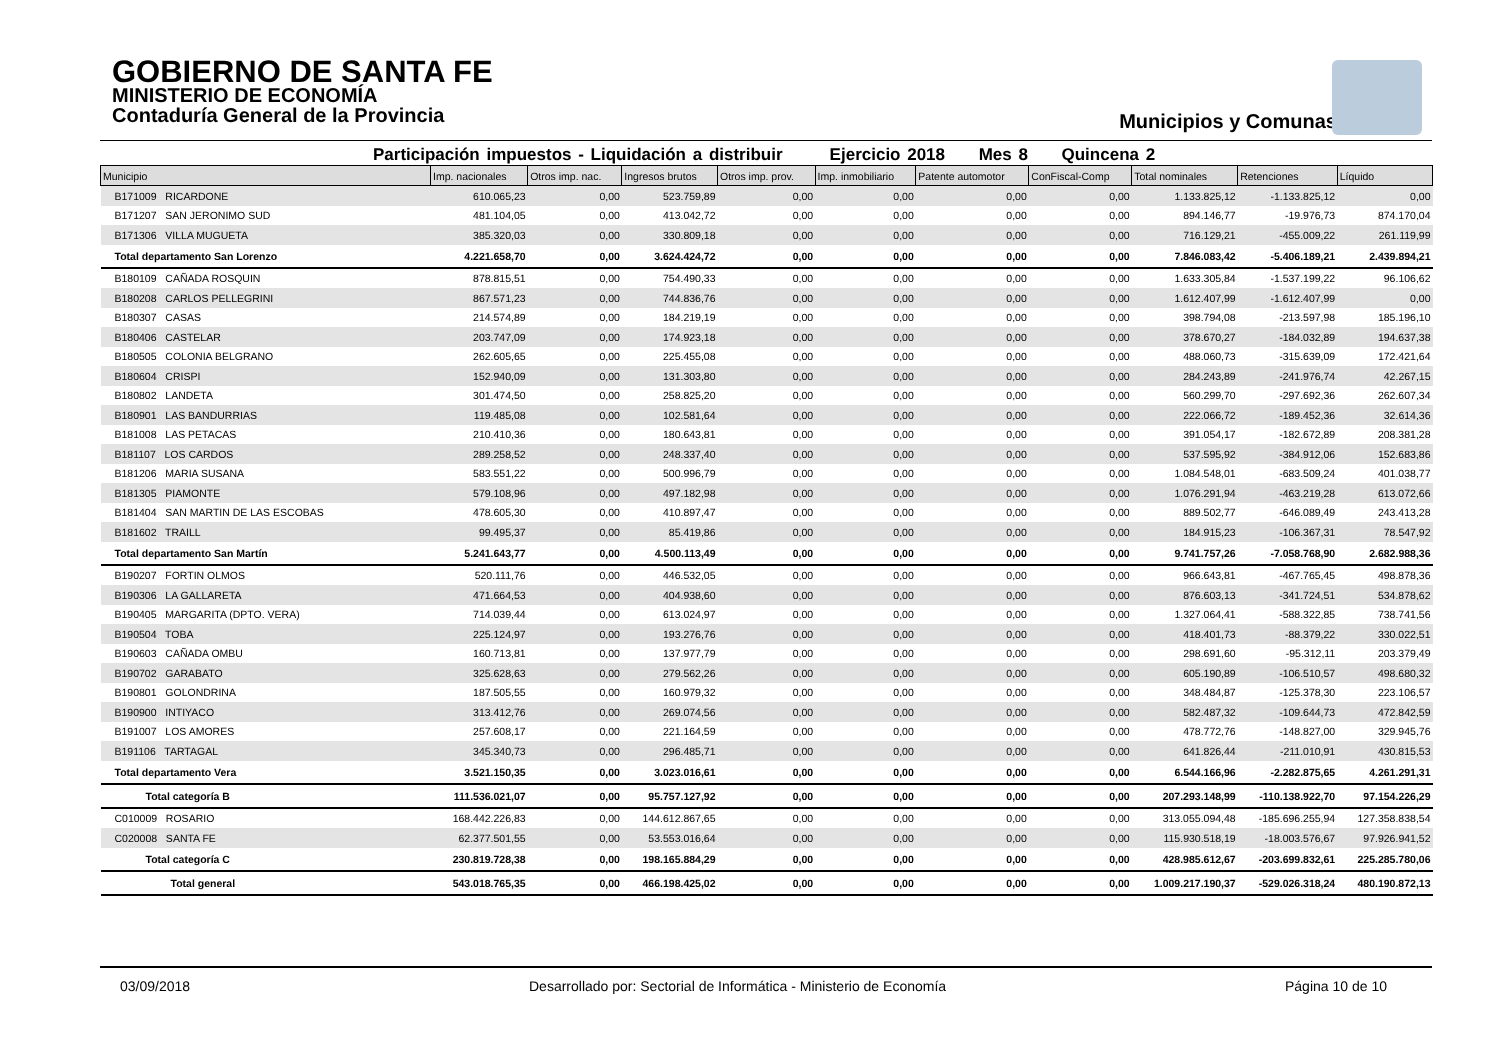GOBIERNO DE SANTA FE
MINISTERIO DE ECONOMÍA
Contaduría General de la Provincia
Municipios y Comunas
Participación impuestos - Liquidación a distribuir Ejercicio 2018 Mes 8 Quincena 2
| Municipio | Imp. nacionales | Otros imp. nac. | Ingresos brutos | Otros imp. prov. | Imp. inmobiliario | Patente automotor | ConFiscal-Comp | Total nominales | Retenciones | Líquido |
| --- | --- | --- | --- | --- | --- | --- | --- | --- | --- | --- |
| B171009 RICARDONE | 610.065,23 | 0,00 | 523.759,89 | 0,00 | 0,00 | 0,00 | 0,00 | 1.133.825,12 | -1.133.825,12 | 0,00 |
| B171207 SAN JERONIMO SUD | 481.104,05 | 0,00 | 413.042,72 | 0,00 | 0,00 | 0,00 | 0,00 | 894.146,77 | -19.976,73 | 874.170,04 |
| B171306 VILLA MUGUETA | 385.320,03 | 0,00 | 330.809,18 | 0,00 | 0,00 | 0,00 | 0,00 | 716.129,21 | -455.009,22 | 261.119,99 |
| Total departamento San Lorenzo | 4.221.658,70 | 0,00 | 3.624.424,72 | 0,00 | 0,00 | 0,00 | 0,00 | 7.846.083,42 | -5.406.189,21 | 2.439.894,21 |
| B180109 CAÑADA ROSQUIN | 878.815,51 | 0,00 | 754.490,33 | 0,00 | 0,00 | 0,00 | 0,00 | 1.633.305,84 | -1.537.199,22 | 96.106,62 |
| B180208 CARLOS PELLEGRINI | 867.571,23 | 0,00 | 744.836,76 | 0,00 | 0,00 | 0,00 | 0,00 | 1.612.407,99 | -1.612.407,99 | 0,00 |
| B180307 CASAS | 214.574,89 | 0,00 | 184.219,19 | 0,00 | 0,00 | 0,00 | 0,00 | 398.794,08 | -213.597,98 | 185.196,10 |
| B180406 CASTELAR | 203.747,09 | 0,00 | 174.923,18 | 0,00 | 0,00 | 0,00 | 0,00 | 378.670,27 | -184.032,89 | 194.637,38 |
| B180505 COLONIA BELGRANO | 262.605,65 | 0,00 | 225.455,08 | 0,00 | 0,00 | 0,00 | 0,00 | 488.060,73 | -315.639,09 | 172.421,64 |
| B180604 CRISPI | 152.940,09 | 0,00 | 131.303,80 | 0,00 | 0,00 | 0,00 | 0,00 | 284.243,89 | -241.976,74 | 42.267,15 |
| B180802 LANDETA | 301.474,50 | 0,00 | 258.825,20 | 0,00 | 0,00 | 0,00 | 0,00 | 560.299,70 | -297.692,36 | 262.607,34 |
| B180901 LAS BANDURRIAS | 119.485,08 | 0,00 | 102.581,64 | 0,00 | 0,00 | 0,00 | 0,00 | 222.066,72 | -189.452,36 | 32.614,36 |
| B181008 LAS PETACAS | 210.410,36 | 0,00 | 180.643,81 | 0,00 | 0,00 | 0,00 | 0,00 | 391.054,17 | -182.672,89 | 208.381,28 |
| B181107 LOS CARDOS | 289.258,52 | 0,00 | 248.337,40 | 0,00 | 0,00 | 0,00 | 0,00 | 537.595,92 | -384.912,06 | 152.683,86 |
| B181206 MARIA SUSANA | 583.551,22 | 0,00 | 500.996,79 | 0,00 | 0,00 | 0,00 | 0,00 | 1.084.548,01 | -683.509,24 | 401.038,77 |
| B181305 PIAMONTE | 579.108,96 | 0,00 | 497.182,98 | 0,00 | 0,00 | 0,00 | 0,00 | 1.076.291,94 | -463.219,28 | 613.072,66 |
| B181404 SAN MARTIN DE LAS ESCOBAS | 478.605,30 | 0,00 | 410.897,47 | 0,00 | 0,00 | 0,00 | 0,00 | 889.502,77 | -646.089,49 | 243.413,28 |
| B181602 TRAILL | 99.495,37 | 0,00 | 85.419,86 | 0,00 | 0,00 | 0,00 | 0,00 | 184.915,23 | -106.367,31 | 78.547,92 |
| Total departamento San Martín | 5.241.643,77 | 0,00 | 4.500.113,49 | 0,00 | 0,00 | 0,00 | 0,00 | 9.741.757,26 | -7.058.768,90 | 2.682.988,36 |
| B190207 FORTIN OLMOS | 520.111,76 | 0,00 | 446.532,05 | 0,00 | 0,00 | 0,00 | 0,00 | 966.643,81 | -467.765,45 | 498.878,36 |
| B190306 LA GALLARETA | 471.664,53 | 0,00 | 404.938,60 | 0,00 | 0,00 | 0,00 | 0,00 | 876.603,13 | -341.724,51 | 534.878,62 |
| B190405 MARGARITA (DPTO. VERA) | 714.039,44 | 0,00 | 613.024,97 | 0,00 | 0,00 | 0,00 | 0,00 | 1.327.064,41 | -588.322,85 | 738.741,56 |
| B190504 TOBA | 225.124,97 | 0,00 | 193.276,76 | 0,00 | 0,00 | 0,00 | 0,00 | 418.401,73 | -88.379,22 | 330.022,51 |
| B190603 CAÑADA OMBU | 160.713,81 | 0,00 | 137.977,79 | 0,00 | 0,00 | 0,00 | 0,00 | 298.691,60 | -95.312,11 | 203.379,49 |
| B190702 GARABATO | 325.628,63 | 0,00 | 279.562,26 | 0,00 | 0,00 | 0,00 | 0,00 | 605.190,89 | -106.510,57 | 498.680,32 |
| B190801 GOLONDRINA | 187.505,55 | 0,00 | 160.979,32 | 0,00 | 0,00 | 0,00 | 0,00 | 348.484,87 | -125.378,30 | 223.106,57 |
| B190900 INTIYACO | 313.412,76 | 0,00 | 269.074,56 | 0,00 | 0,00 | 0,00 | 0,00 | 582.487,32 | -109.644,73 | 472.842,59 |
| B191007 LOS AMORES | 257.608,17 | 0,00 | 221.164,59 | 0,00 | 0,00 | 0,00 | 0,00 | 478.772,76 | -148.827,00 | 329.945,76 |
| B191106 TARTAGAL | 345.340,73 | 0,00 | 296.485,71 | 0,00 | 0,00 | 0,00 | 0,00 | 641.826,44 | -211.010,91 | 430.815,53 |
| Total departamento Vera | 3.521.150,35 | 0,00 | 3.023.016,61 | 0,00 | 0,00 | 0,00 | 0,00 | 6.544.166,96 | -2.282.875,65 | 4.261.291,31 |
| Total categoría B | 111.536.021,07 | 0,00 | 95.757.127,92 | 0,00 | 0,00 | 0,00 | 0,00 | 207.293.148,99 | -110.138.922,70 | 97.154.226,29 |
| C010009 ROSARIO | 168.442.226,83 | 0,00 | 144.612.867,65 | 0,00 | 0,00 | 0,00 | 0,00 | 313.055.094,48 | -185.696.255,94 | 127.358.838,54 |
| C020008 SANTA FE | 62.377.501,55 | 0,00 | 53.553.016,64 | 0,00 | 0,00 | 0,00 | 0,00 | 115.930.518,19 | -18.003.576,67 | 97.926.941,52 |
| Total categoría C | 230.819.728,38 | 0,00 | 198.165.884,29 | 0,00 | 0,00 | 0,00 | 0,00 | 428.985.612,67 | -203.699.832,61 | 225.285.780,06 |
| Total general | 543.018.765,35 | 0,00 | 466.198.425,02 | 0,00 | 0,00 | 0,00 | 0,00 | 1.009.217.190,37 | -529.026.318,24 | 480.190.872,13 |
03/09/2018 Desarrollado por: Sectorial de Informática - Ministerio de Economía Página 10 de 10